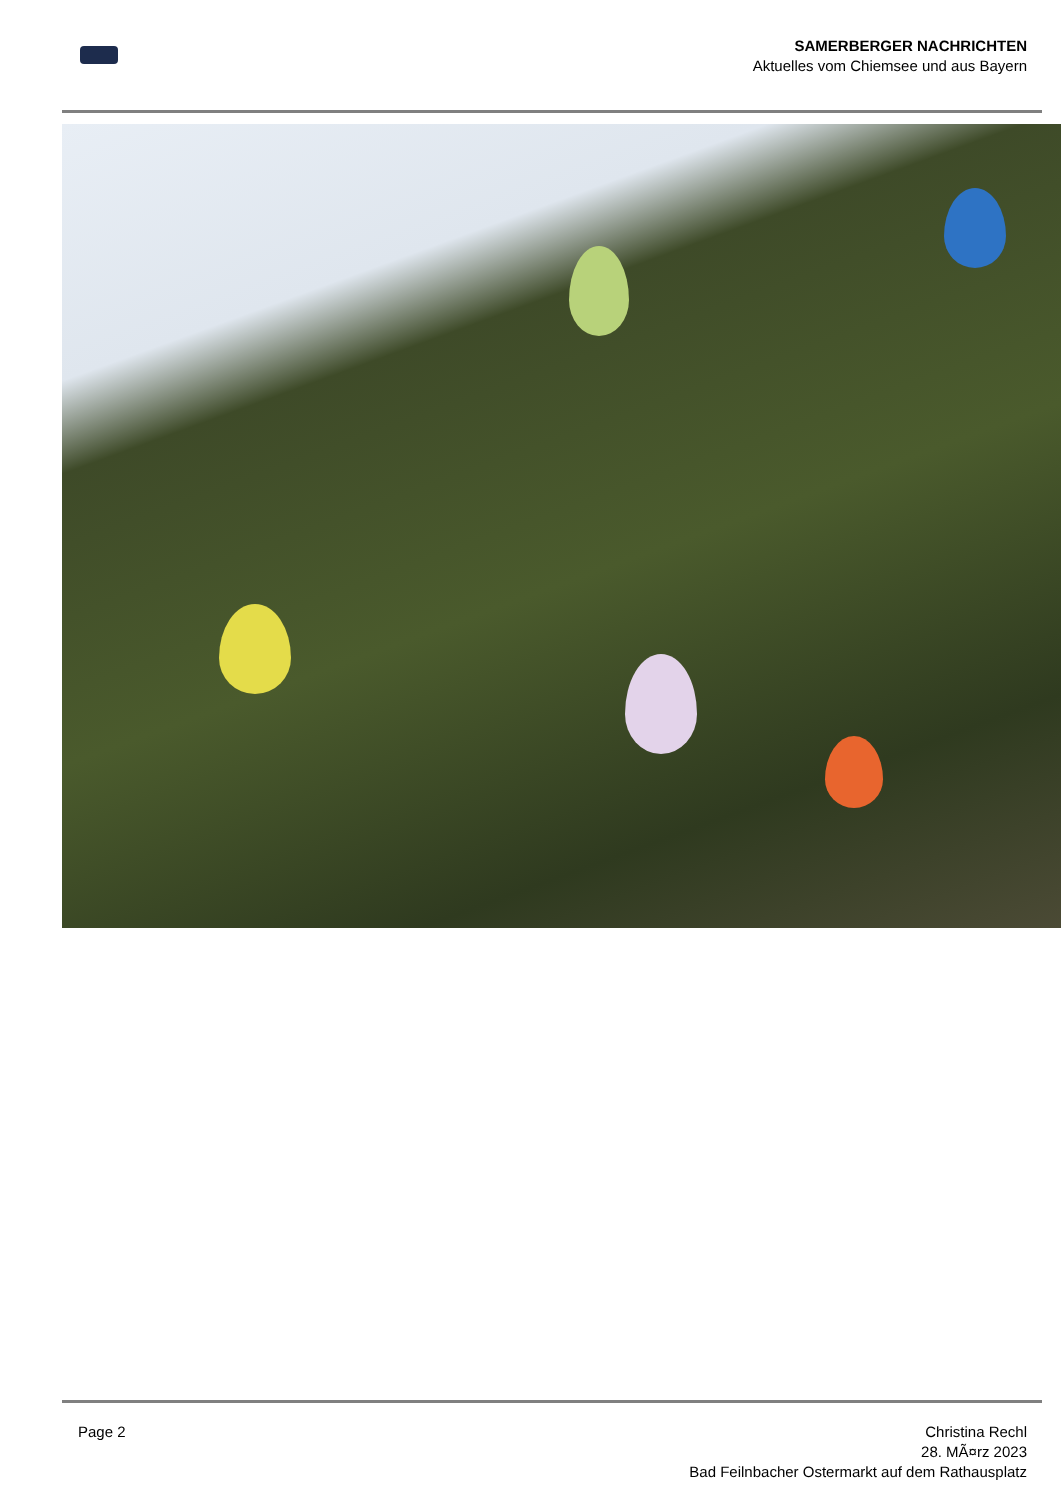SAMERBERGER NACHRICHTEN
Aktuelles vom Chiemsee und aus Bayern
Page 2 Christina Rechl
28. MÃ¤rz 2023
Bad Feilnbacher Ostermarkt auf dem Rathausplatz